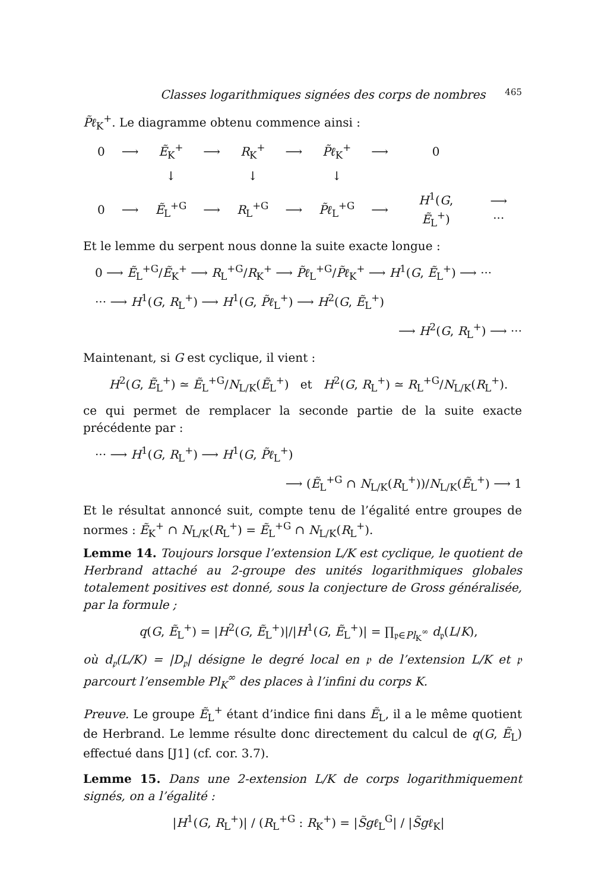Classes logarithmiques signées des corps de nombres 465
P̃ℓ<sub>K</sub><sup>+</sup>. Le diagramme obtenu commence ainsi :
| 0 | ⟶ | Ẽ<sub>K</sub><sup>+</sup> | ⟶ | R<sub>K</sub><sup>+</sup> | ⟶ | P̃ℓ<sub>K</sub><sup>+</sup> | ⟶ | 0 | |
| | | ↓ | | ↓ | | ↓ | | | |
| 0 | ⟶ | Ẽ<sub>L</sub><sup>+G</sup> | ⟶ | R<sub>L</sub><sup>+G</sup> | ⟶ | P̃ℓ<sub>L</sub><sup>+G</sup> | ⟶ | H<sup>1</sup>( G , Ẽ<sub>L</sub><sup>+</sup>) | ⟶ ··· |
Et le lemme du serpent nous donne la suite exacte longue :
0 ⟶ Ẽ<sub>L</sub><sup>+G</sup>/Ẽ<sub>K</sub><sup>+</sup> ⟶ R<sub>L</sub><sup>+G</sup>/R<sub>K</sub><sup>+</sup> ⟶ P̃ℓ<sub>L</sub><sup>+G</sup>/P̃ℓ<sub>K</sub><sup>+</sup> ⟶ H<sup>1</sup>(G, Ẽ<sub>L</sub><sup>+</sup>) ⟶ ···
··· ⟶ H<sup>1</sup>(G, R<sub>L</sub><sup>+</sup>) ⟶ H<sup>1</sup>(G, P̃ℓ<sub>L</sub><sup>+</sup>) ⟶ H<sup>2</sup>(G, Ẽ<sub>L</sub><sup>+</sup>)
⟶ H<sup>2</sup>(G, R<sub>L</sub><sup>+</sup>) ⟶ ···
Maintenant, si G est cyclique, il vient :
H<sup>2</sup>(G, Ẽ<sub>L</sub><sup>+</sup>) ≃ Ẽ<sub>L</sub><sup>+G</sup>/N<sub>L/K</sub>(Ẽ<sub>L</sub><sup>+</sup>) et H<sup>2</sup>(G, R<sub>L</sub><sup>+</sup>) ≃ R<sub>L</sub><sup>+G</sup>/N<sub>L/K</sub>(R<sub>L</sub><sup>+</sup>).
ce qui permet de remplacer la seconde partie de la suite exacte précédente par :
··· ⟶ H<sup>1</sup>(G, R<sub>L</sub><sup>+</sup>) ⟶ H<sup>1</sup>(G, P̃ℓ<sub>L</sub><sup>+</sup>)
⟶ (Ẽ<sub>L</sub><sup>+G</sup> ∩ N<sub>L/K</sub>(R<sub>L</sub><sup>+</sup>))/N<sub>L/K</sub>(Ẽ<sub>L</sub><sup>+</sup>) ⟶ 1
Et le résultat annoncé suit, compte tenu de l’égalité entre groupes de normes : Ẽ<sub>K</sub><sup>+</sup> ∩ N<sub>L/K</sub>(R<sub>L</sub><sup>+</sup>) = Ẽ<sub>L</sub><sup>+G</sup> ∩ N<sub>L/K</sub>(R<sub>L</sub><sup>+</sup>).
Lemme 14. Toujours lorsque l’extension L/K est cyclique, le quotient de Herbrand attaché au 2-groupe des unités logarithmiques globales totalement positives est donné, sous la conjecture de Gross généralisée, par la formule ;
q(G, Ẽ<sub>L</sub><sup>+</sup>) = |H<sup>2</sup>(G, Ẽ<sub>L</sub><sup>+</sup>)|/|H<sup>1</sup>(G, Ẽ<sub>L</sub><sup>+</sup>)| = ∏<sub>𝔭∈Pl<sub>K</sub><sup>∞</sup></sub> d<sub>𝔭</sub>(L/K),
où d<sub>𝔭</sub>(L/K) = |D<sub>𝔭</sub>| désigne le degré local en 𝔭 de l’extension L/K et 𝔭 parcourt l’ensemble Pl<sub>K</sub><sup>∞</sup> des places à l’infini du corps K.
Preuve. Le groupe Ẽ<sub>L</sub><sup>+</sup> étant d’indice fini dans Ẽ<sub>L</sub>, il a le même quotient de Herbrand. Le lemme résulte donc directement du calcul de q(G, Ẽ<sub>L</sub>) effectué dans [J1] (cf. cor. 3.7).
Lemme 15. Dans une 2-extension L/K de corps logarithmiquement signés, on a l’égalité :
|H<sup>1</sup>(G, R<sub>L</sub><sup>+</sup>)| / (R<sub>L</sub><sup>+G</sup> : R<sub>K</sub><sup>+</sup>) = |S̃gℓ<sub>L</sub><sup>G</sup>| / |S̃gℓ<sub>K</sub>|